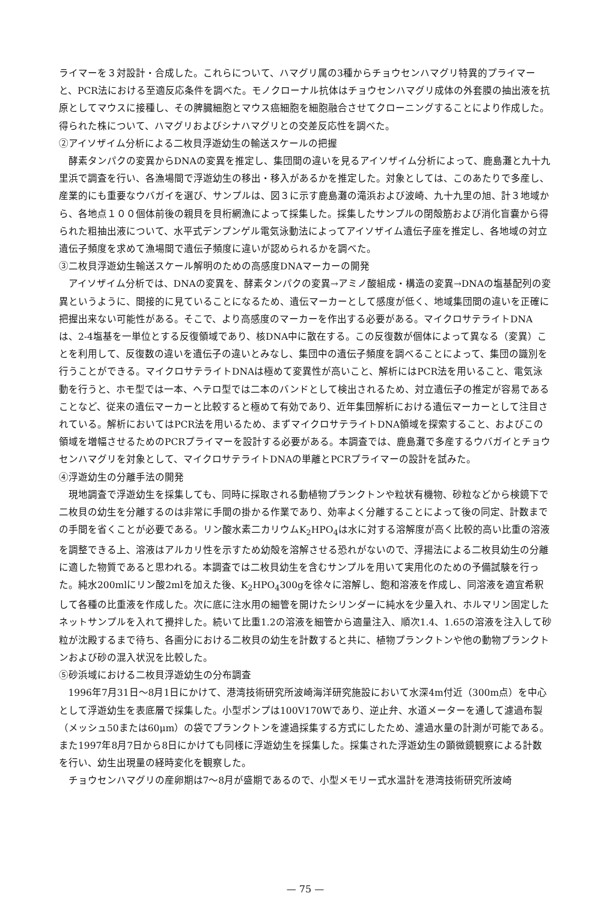ライマーを３対設計・合成した。これらについて、ハマグリ属の3種からチョウセンハマグリ特異的プライマーと、PCR法における至適反応条件を調べた。モノクローナル抗体はチョウセンハマグリ成体の外套膜の抽出液を抗原としてマウスに接種し、その脾臓細胞とマウス癌細胞を細胞融合させてクローニングすることにより作成した。得られた株について、ハマグリおよびシナハマグリとの交差反応性を調べた。
②アイソザイム分析による二枚貝浮遊幼生の輸送スケールの把握
酵素タンパクの変異からDNAの変異を推定し、集団間の違いを見るアイソザイム分析によって、鹿島灘と九十九里浜で調査を行い、各漁場間で浮遊幼生の移出・移入があるかを推定した。対象としては、このあたりで多産し、産業的にも重要なウバガイを選び、サンプルは、図３に示す鹿島灘の滝浜および波崎、九十九里の旭、計３地域から、各地点１００個体前後の親貝を貝桁網漁によって採集した。採集したサンプルの閉殻筋および消化盲嚢から得られた粗抽出液について、水平式デンプンゲル電気泳動法によってアイソザイム遺伝子座を推定し、各地域の対立遺伝子頻度を求めて漁場間で遺伝子頻度に違いが認められるかを調べた。
③二枚貝浮遊幼生輸送スケール解明のための高感度DNAマーカーの開発
アイソザイム分析では、DNAの変異を、酵素タンパクの変異→アミノ酸組成・構造の変異→DNAの塩基配列の変異というように、間接的に見ていることになるため、遺伝マーカーとして感度が低く、地域集団間の違いを正確に把握出来ない可能性がある。そこで、より高感度のマーカーを作出する必要がある。マイクロサテライトDNAは、2-4塩基を一単位とする反復領域であり、核DNA中に散在する。この反復数が個体によって異なる（変異）ことを利用して、反復数の違いを遺伝子の違いとみなし、集団中の遺伝子頻度を調べることによって、集団の識別を行うことができる。マイクロサテライトDNAは極めて変異性が高いこと、解析にはPCR法を用いること、電気泳動を行うと、ホモ型では一本、ヘテロ型では二本のバンドとして検出されるため、対立遺伝子の推定が容易であることなど、従来の遺伝マーカーと比較すると極めて有効であり、近年集団解析における遺伝マーカーとして注目されている。解析においてはPCR法を用いるため、まずマイクロサテライトDNA領域を探索すること、およびこの領域を増幅させるためのPCRプライマーを設計する必要がある。本調査では、鹿島灘で多産するウバガイとチョウセンハマグリを対象として、マイクロサテライトDNAの単離とPCRプライマーの設計を試みた。
④浮遊幼生の分離手法の開発
現地調査で浮遊幼生を採集しても、同時に採取される動植物プランクトンや粒状有機物、砂粒などから検鏡下で二枚貝の幼生を分離するのは非常に手間の掛かる作業であり、効率よく分離することによって後の同定、計数までの手間を省くことが必要である。リン酸水素二カリウムK<sub>2</sub>HPO<sub>4</sub>は水に対する溶解度が高く比較的高い比重の溶液を調整できる上、溶液はアルカリ性を示すため幼殻を溶解させる恐れがないので、浮揚法による二枚貝幼生の分離に適した物質であると思われる。本調査では二枚貝幼生を含むサンプルを用いて実用化のための予備試験を行った。純水200mlにリン酸2mlを加えた後、K<sub>2</sub>HPO<sub>4</sub>300gを徐々に溶解し、飽和溶液を作成し、同溶液を適宜希釈して各種の比重液を作成した。次に底に注水用の細管を開けたシリンダーに純水を少量入れ、ホルマリン固定したネットサンプルを入れて攪拌した。続いて比重1.2の溶液を細管から適量注入、順次1.4、1.65の溶液を注入して砂粒が沈殿するまで待ち、各画分における二枚貝の幼生を計数すると共に、植物プランクトンや他の動物プランクトンおよび砂の混入状況を比較した。
⑤砂浜域における二枚貝浮遊幼生の分布調査
1996年7月31日～8月1日にかけて、港湾技術研究所波崎海洋研究施設において水深4m付近（300m点）を中心として浮遊幼生を表底層で採集した。小型ポンプは100V170Wであり、逆止弁、水道メーターを通して濾過布製（メッシュ50または60μm）の袋でプランクトンを濾過採集する方式にしたため、濾過水量の計測が可能である。また1997年8月7日から8日にかけても同様に浮遊幼生を採集した。採集された浮遊幼生の顕微鏡観察による計数を行い、幼生出現量の経時変化を観察した。
チョウセンハマグリの産卵期は7～8月が盛期であるので、小型メモリー式水温計を港湾技術研究所波崎
— 75 —